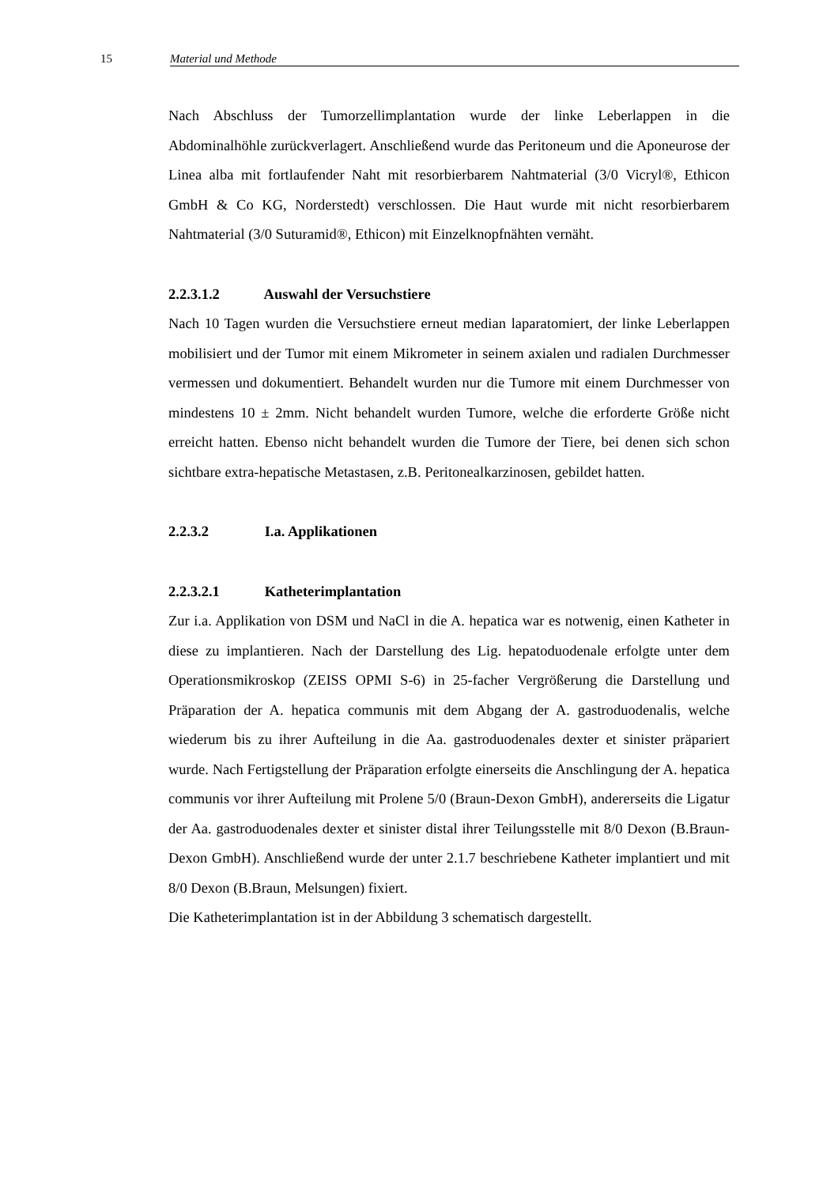15 Material und Methode
Nach Abschluss der Tumorzellimplantation wurde der linke Leberlappen in die Abdominalhöhle zurückverlagert. Anschließend wurde das Peritoneum und die Aponeurose der Linea alba mit fortlaufender Naht mit resorbierbarem Nahtmaterial (3/0 Vicryl®, Ethicon GmbH & Co KG, Norderstedt) verschlossen. Die Haut wurde mit nicht resorbierbarem Nahtmaterial (3/0 Suturamid®, Ethicon) mit Einzelknopfnähten vernäht.
2.2.3.1.2 Auswahl der Versuchstiere
Nach 10 Tagen wurden die Versuchstiere erneut median laparatomiert, der linke Leberlappen mobilisiert und der Tumor mit einem Mikrometer in seinem axialen und radialen Durchmesser vermessen und dokumentiert. Behandelt wurden nur die Tumore mit einem Durchmesser von mindestens 10 ± 2mm. Nicht behandelt wurden Tumore, welche die erforderte Größe nicht erreicht hatten. Ebenso nicht behandelt wurden die Tumore der Tiere, bei denen sich schon sichtbare extra-hepatische Metastasen, z.B. Peritonealkarzinosen, gebildet hatten.
2.2.3.2 I.a. Applikationen
2.2.3.2.1 Katheterimplantation
Zur i.a. Applikation von DSM und NaCl in die A. hepatica war es notwenig, einen Katheter in diese zu implantieren. Nach der Darstellung des Lig. hepatoduodenale erfolgte unter dem Operationsmikroskop (ZEISS OPMI S-6) in 25-facher Vergrößerung die Darstellung und Präparation der A. hepatica communis mit dem Abgang der A. gastroduodenalis, welche wiederum bis zu ihrer Aufteilung in die Aa. gastroduodenales dexter et sinister präpariert wurde. Nach Fertigstellung der Präparation erfolgte einerseits die Anschlingung der A. hepatica communis vor ihrer Aufteilung mit Prolene 5/0 (Braun-Dexon GmbH), andererseits die Ligatur der Aa. gastroduodenales dexter et sinister distal ihrer Teilungsstelle mit 8/0 Dexon (B.Braun-Dexon GmbH). Anschließend wurde der unter 2.1.7 beschriebene Katheter implantiert und mit 8/0 Dexon (B.Braun, Melsungen) fixiert.
Die Katheterimplantation ist in der Abbildung 3 schematisch dargestellt.